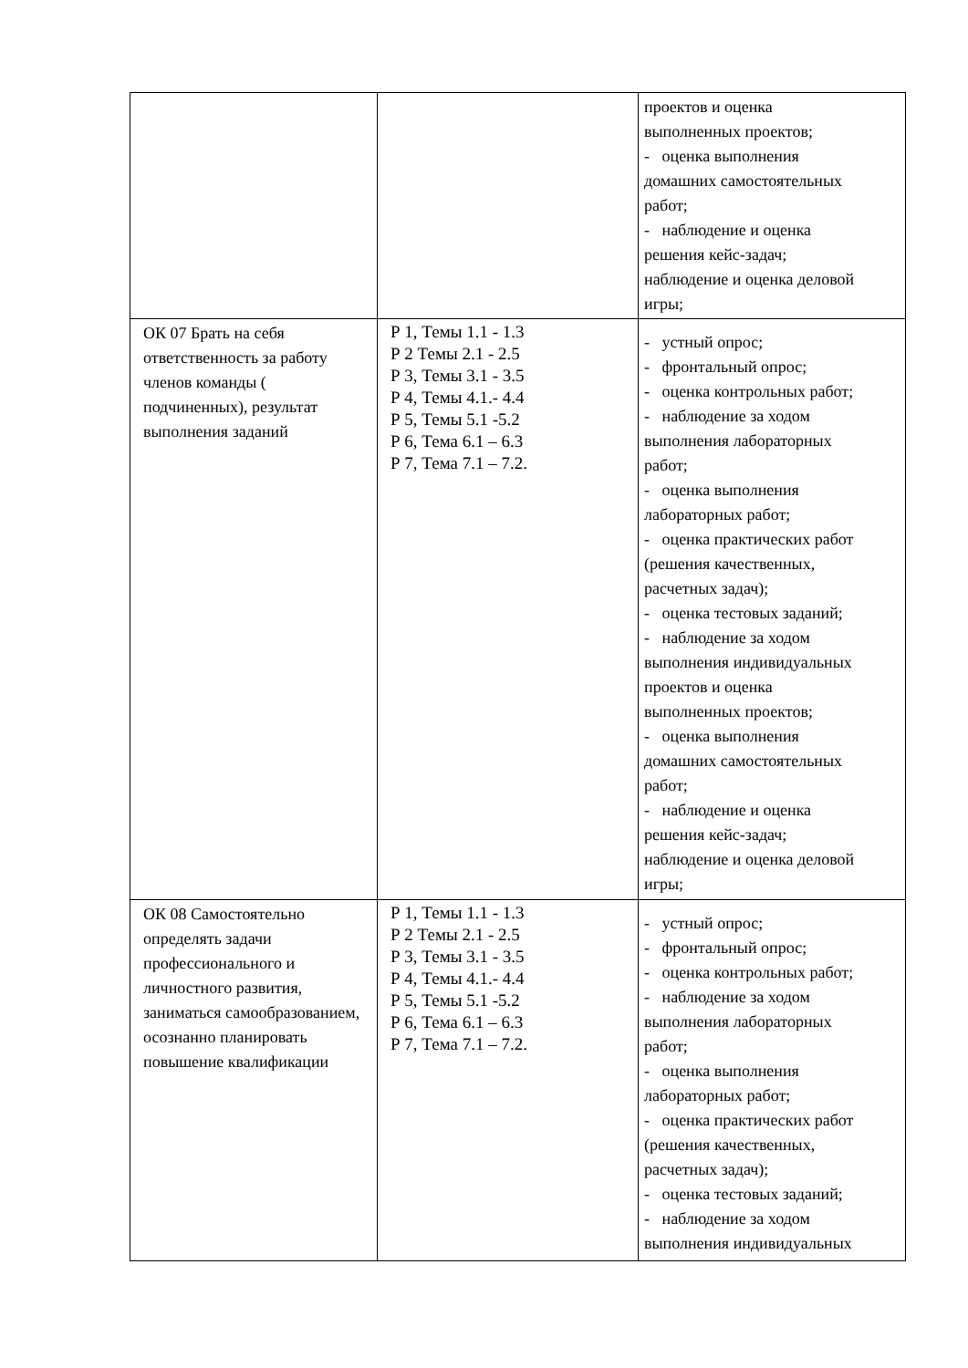| | | проектов и оценка выполненных проектов; - оценка выполнения домашних самостоятельных работ; - наблюдение и оценка решения кейс-задач; наблюдение и оценка деловой игры; |
| ОК 07 Брать на себя ответственность за работу членов команды ( подчиненных), результат выполнения заданий | Р 1, Темы 1.1 - 1.3 Р 2 Темы 2.1 - 2.5 Р 3, Темы 3.1 - 3.5 Р 4, Темы 4.1.- 4.4 Р 5, Темы 5.1 -5.2 Р 6, Тема 6.1 – 6.3 Р 7, Тема 7.1 – 7.2. | - устный опрос; - фронтальный опрос; - оценка контрольных работ; - наблюдение за ходом выполнения лабораторных работ; - оценка выполнения лабораторных работ; - оценка практических работ (решения качественных, расчетных задач); - оценка тестовых заданий; - наблюдение за ходом выполнения индивидуальных проектов и оценка выполненных проектов; - оценка выполнения домашних самостоятельных работ; - наблюдение и оценка решения кейс-задач; наблюдение и оценка деловой игры; |
| ОК 08 Самостоятельно определять задачи профессионального и личностного развития, заниматься самообразованием, осознанно планировать повышение квалификации | Р 1, Темы 1.1 - 1.3 Р 2 Темы 2.1 - 2.5 Р 3, Темы 3.1 - 3.5 Р 4, Темы 4.1.- 4.4 Р 5, Темы 5.1 -5.2 Р 6, Тема 6.1 – 6.3 Р 7, Тема 7.1 – 7.2. | - устный опрос; - фронтальный опрос; - оценка контрольных работ; - наблюдение за ходом выполнения лабораторных работ; - оценка выполнения лабораторных работ; - оценка практических работ (решения качественных, расчетных задач); - оценка тестовых заданий; - наблюдение за ходом выполнения индивидуальных |